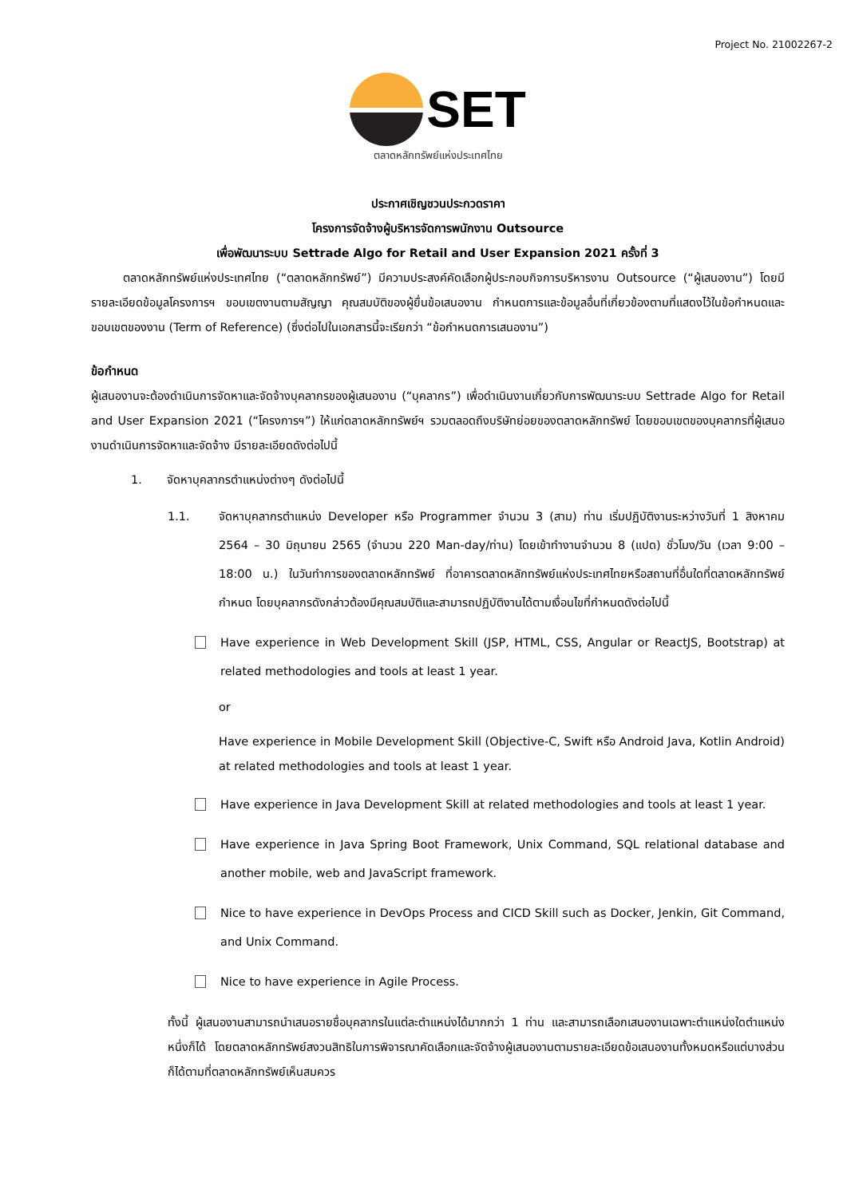Project No. 21002267-2
SET
ตลาดหลักทรัพย์แห่งประเทศไทย
ประกาศเชิญชวนประกวดราคา
โครงการจัดจ้างผู้บริหารจัดการพนักงาน Outsource
เพื่อพัฒนาระบบ Settrade Algo for Retail and User Expansion 2021 ครั้งที่ 3
ตลาดหลักทรัพย์แห่งประเทศไทย (“ตลาดหลักทรัพย์”) มีความประสงค์คัดเลือกผู้ประกอบกิจการบริหารงาน Outsource (“ผู้เสนองาน”) โดยมีรายละเอียดข้อมูลโครงการฯ ขอบเขตงานตามสัญญา คุณสมบัติของผู้ยื่นข้อเสนองาน กำหนดการและข้อมูลอื่นที่เกี่ยวข้องตามที่แสดงไว้ในข้อกำหนดและขอบเขตของงาน (Term of Reference) (ซึ่งต่อไปในเอกสารนี้จะเรียกว่า “ข้อกำหนดการเสนองาน”)
ข้อกำหนด
ผู้เสนองานจะต้องดำเนินการจัดหาและจัดจ้างบุคลากรของผู้เสนองาน (“บุคลากร”) เพื่อดำเนินงานเกี่ยวกับการพัฒนาระบบ Settrade Algo for Retail and User Expansion 2021 (“โครงการฯ”) ให้แก่ตลาดหลักทรัพย์ฯ รวมตลอดถึงบริษัทย่อยของตลาดหลักทรัพย์ โดยขอบเขตของบุคลากรที่ผู้เสนองานดำเนินการจัดหาและจัดจ้าง มีรายละเอียดดังต่อไปนี้
1. จัดหาบุคลากรตำแหน่งต่างๆ ดังต่อไปนี้
1.1. จัดหาบุคลากรตำแหน่ง Developer หรือ Programmer จำนวน 3 (สาม) ท่าน เริ่มปฏิบัติงานระหว่างวันที่ 1 สิงหาคม 2564 – 30 มิถุนายน 2565 (จำนวน 220 Man-day/ท่าน) โดยเข้าทำงานจำนวน 8 (แปด) ชั่วโมง/วัน (เวลา 9:00 – 18:00 น.) ในวันทำการของตลาดหลักทรัพย์ ที่อาคารตลาดหลักทรัพย์แห่งประเทศไทยหรือสถานที่อื่นใดที่ตลาดหลักทรัพย์กำหนด โดยบุคลากรดังกล่าวต้องมีคุณสมบัติและสามารถปฏิบัติงานได้ตามเงื่อนไขที่กำหนดดังต่อไปนี้
Have experience in Web Development Skill (JSP, HTML, CSS, Angular or ReactJS, Bootstrap) at related methodologies and tools at least 1 year.
or
Have experience in Mobile Development Skill (Objective-C, Swift หรือ Android Java, Kotlin Android) at related methodologies and tools at least 1 year.
Have experience in Java Development Skill at related methodologies and tools at least 1 year.
Have experience in Java Spring Boot Framework, Unix Command, SQL relational database and another mobile, web and JavaScript framework.
Nice to have experience in DevOps Process and CICD Skill such as Docker, Jenkin, Git Command, and Unix Command.
Nice to have experience in Agile Process.
ทั้งนี้ ผู้เสนองานสามารถนำเสนอรายชื่อบุคลากรในแต่ละตำแหน่งได้มากกว่า 1 ท่าน และสามารถเลือกเสนองานเฉพาะตำแหน่งใดตำแหน่งหนึ่งก็ได้ โดยตลาดหลักทรัพย์สงวนสิทธิในการพิจารณาคัดเลือกและจัดจ้างผู้เสนองานตามรายละเอียดข้อเสนองานทั้งหมดหรือแต่บางส่วนก็ได้ตามที่ตลาดหลักทรัพย์เห็นสมควร